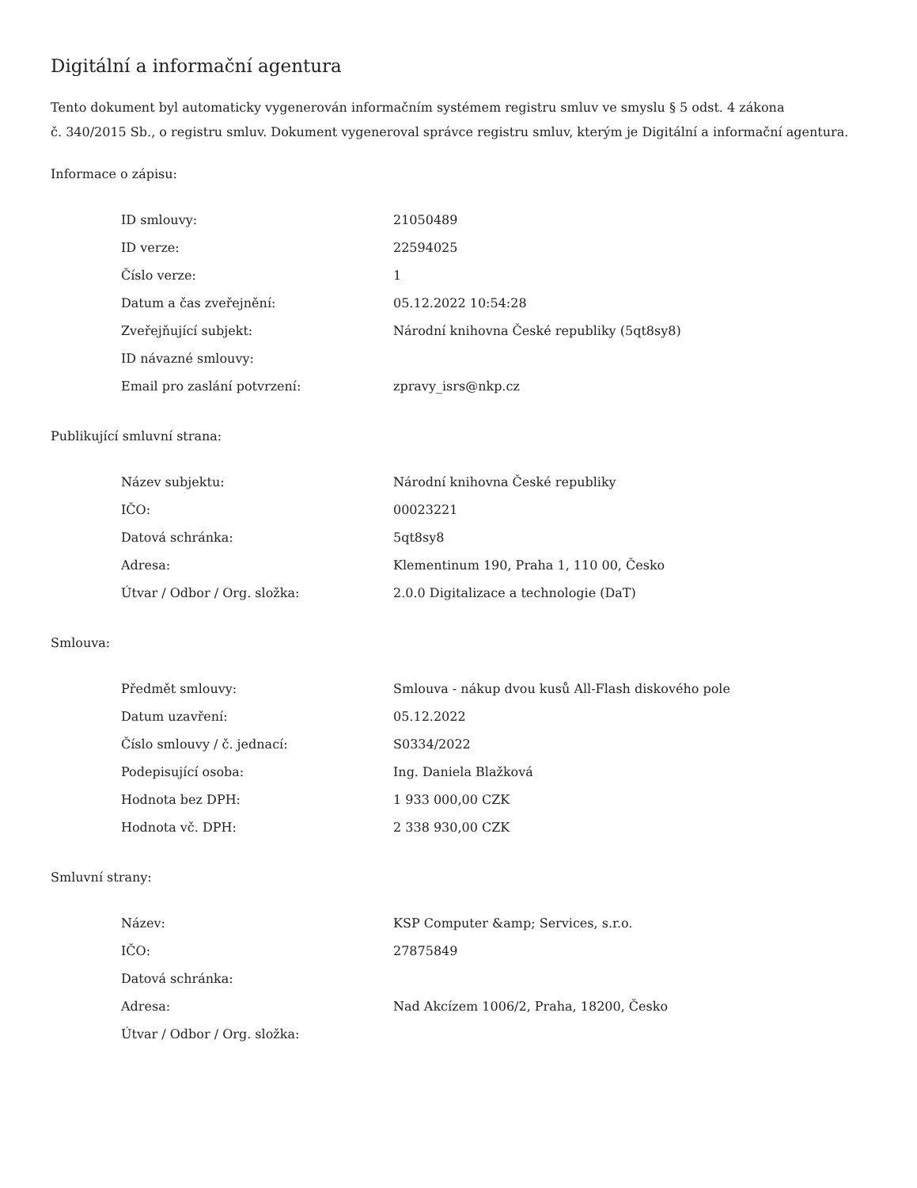Digitální a informační agentura
Tento dokument byl automaticky vygenerován informačním systémem registru smluv ve smyslu § 5 odst. 4 zákona
č. 340/2015 Sb., o registru smluv. Dokument vygeneroval správce registru smluv, kterým je Digitální a informační agentura.
Informace o zápisu:
| ID smlouvy: | 21050489 |
| ID verze: | 22594025 |
| Číslo verze: | 1 |
| Datum a čas zveřejnění: | 05.12.2022 10:54:28 |
| Zveřejňující subjekt: | Národní knihovna České republiky (5qt8sy8) |
| ID návazné smlouvy: | |
| Email pro zaslání potvrzení: | zpravy_isrs@nkp.cz |
Publikující smluvní strana:
| Název subjektu: | Národní knihovna České republiky |
| IČO: | 00023221 |
| Datová schránka: | 5qt8sy8 |
| Adresa: | Klementinum 190, Praha 1, 110 00, Česko |
| Útvar / Odbor / Org. složka: | 2.0.0 Digitalizace a technologie (DaT) |
Smlouva:
| Předmět smlouvy: | Smlouva - nákup dvou kusů All-Flash diskového pole |
| Datum uzavření: | 05.12.2022 |
| Číslo smlouvy / č. jednací: | S0334/2022 |
| Podepisující osoba: | Ing. Daniela Blažková |
| Hodnota bez DPH: | 1 933 000,00 CZK |
| Hodnota vč. DPH: | 2 338 930,00 CZK |
Smluvní strany:
| Název: | KSP Computer &amp; Services, s.r.o. |
| IČO: | 27875849 |
| Datová schránka: | |
| Adresa: | Nad Akcízem 1006/2, Praha, 18200, Česko |
| Útvar / Odbor / Org. složka: | |